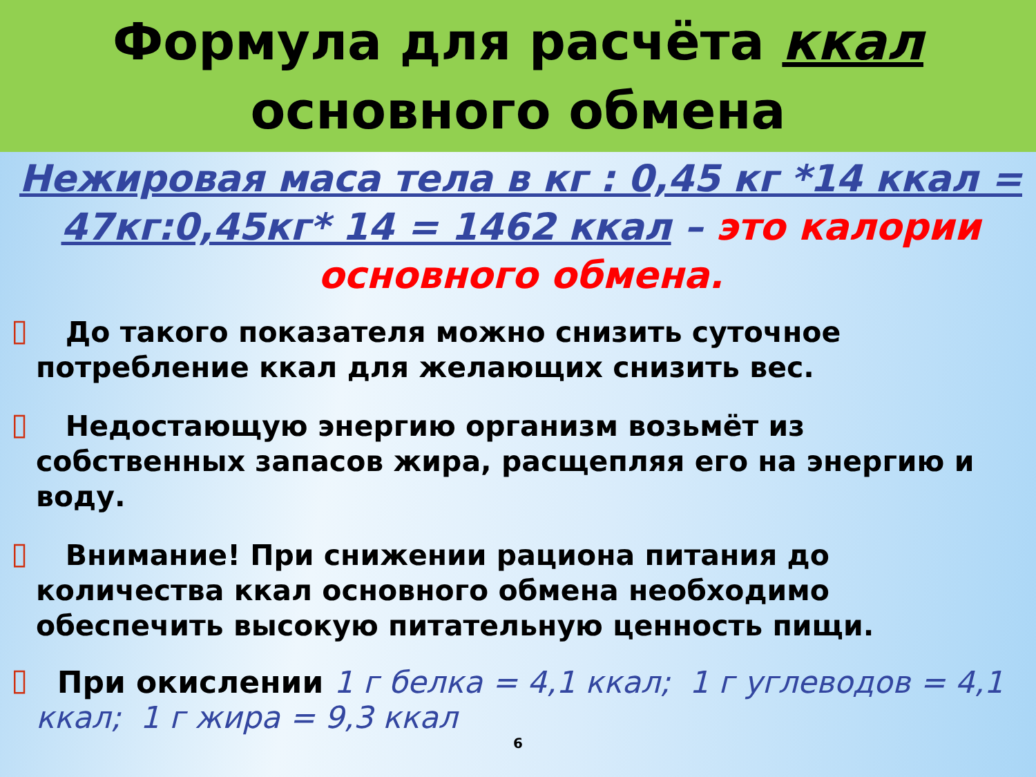Формула для расчёта ккал
основного обмена
Нежировая маса тела в кг : 0,45 кг *14 ккал = 47кг:0,45кг* 14 = 1462 ккал – это калории основного обмена.
▯ До такого показателя можно снизить суточное потребление ккал для желающих снизить вес.
▯ Недостающую энергию организм возьмёт из собственных запасов жира, расщепляя его на энергию и воду.
▯ Внимание! При снижении рациона питания до количества ккал основного обмена необходимо обеспечить высокую питательную ценность пищи.
▯ При окислении 1 г белка = 4,1 ккал; 1 г углеводов = 4,1 ккал; 1 г жира = 9,3 ккал
6